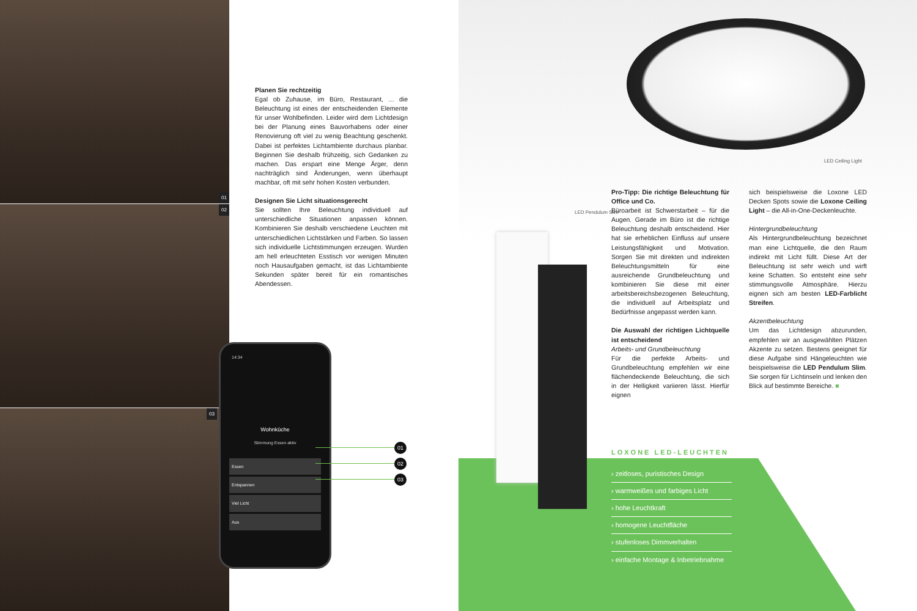01
02
03
Planen Sie rechtzeitig
Egal ob Zuhause, im Büro, Restaurant, ... die Beleuchtung ist eines der entscheidenden Elemente für unser Wohlbefinden. Leider wird dem Lichtdesign bei der Planung eines Bauvorhabens oder einer Renovierung oft viel zu wenig Beachtung geschenkt. Dabei ist perfektes Lichtambiente durchaus planbar. Beginnen Sie deshalb frühzeitig, sich Gedanken zu machen. Das erspart eine Menge Ärger, denn nachträglich sind Änderungen, wenn überhaupt machbar, oft mit sehr hohen Kosten verbunden.
Designen Sie Licht situationsgerecht
Sie sollten Ihre Beleuchtung individuell auf unterschiedliche Situationen anpassen können. Kombinieren Sie deshalb verschiedene Leuchten mit unterschiedlichen Lichtstärken und Farben. So lassen sich individuelle Lichtstimmungen erzeugen. Wurden am hell erleuchteten Esstisch vor wenigen Minuten noch Hausaufgaben gemacht, ist das Lichtambiente Sekunden später bereit für ein romantisches Abendessen.
14:34
Wohnküche
Stimmung Essen aktiv
Essen
Entspannen
Viel Licht
Aus
01
02
03
LED Ceiling Light
LED Pendulum Slim
Pro-Tipp: Die richtige Beleuchtung für Office und Co.
Büroarbeit ist Schwerstarbeit – für die Augen. Gerade im Büro ist die richtige Beleuchtung deshalb entscheidend. Hier hat sie erheblichen Einfluss auf unsere Leistungsfähigkeit und Motivation. Sorgen Sie mit direkten und indirekten Beleuchtungsmitteln für eine ausreichende Grundbeleuchtung und kombinieren Sie diese mit einer arbeitsbereichsbezogenen Beleuchtung, die individuell auf Arbeitsplatz und Bedürfnisse angepasst werden kann.
Die Auswahl der richtigen Lichtquelle ist entscheidend
Arbeits- und Grundbeleuchtung
Für die perfekte Arbeits- und Grundbeleuchtung empfehlen wir eine flächendeckende Beleuchtung, die sich in der Helligkeit variieren lässt. Hierfür eignen
sich beispielsweise die Loxone LED Decken Spots sowie die Loxone Ceiling Light – die All-in-One-Deckenleuchte.
Hintergrundbeleuchtung
Als Hintergrundbeleuchtung bezeichnet man eine Lichtquelle, die den Raum indirekt mit Licht füllt. Diese Art der Beleuchtung ist sehr weich und wirft keine Schatten. So entsteht eine sehr stimmungsvolle Atmosphäre. Hierzu eignen sich am besten LED-Farblicht Streifen.
Akzentbeleuchtung
Um das Lichtdesign abzurunden, empfehlen wir an ausgewählten Plätzen Akzente zu setzen. Bestens geeignet für diese Aufgabe sind Hängeleuchten wie beispielsweise die LED Pendulum Slim. Sie sorgen für Lichtinseln und lenken den Blick auf bestimmte Bereiche. ■
LOXONE LED-LEUCHTEN
› zeitloses, puristisches Design
› warmweißes und farbiges Licht
› hohe Leuchtkraft
› homogene Leuchtfläche
› stufenloses Dimmverhalten
› einfache Montage & Inbetriebnahme